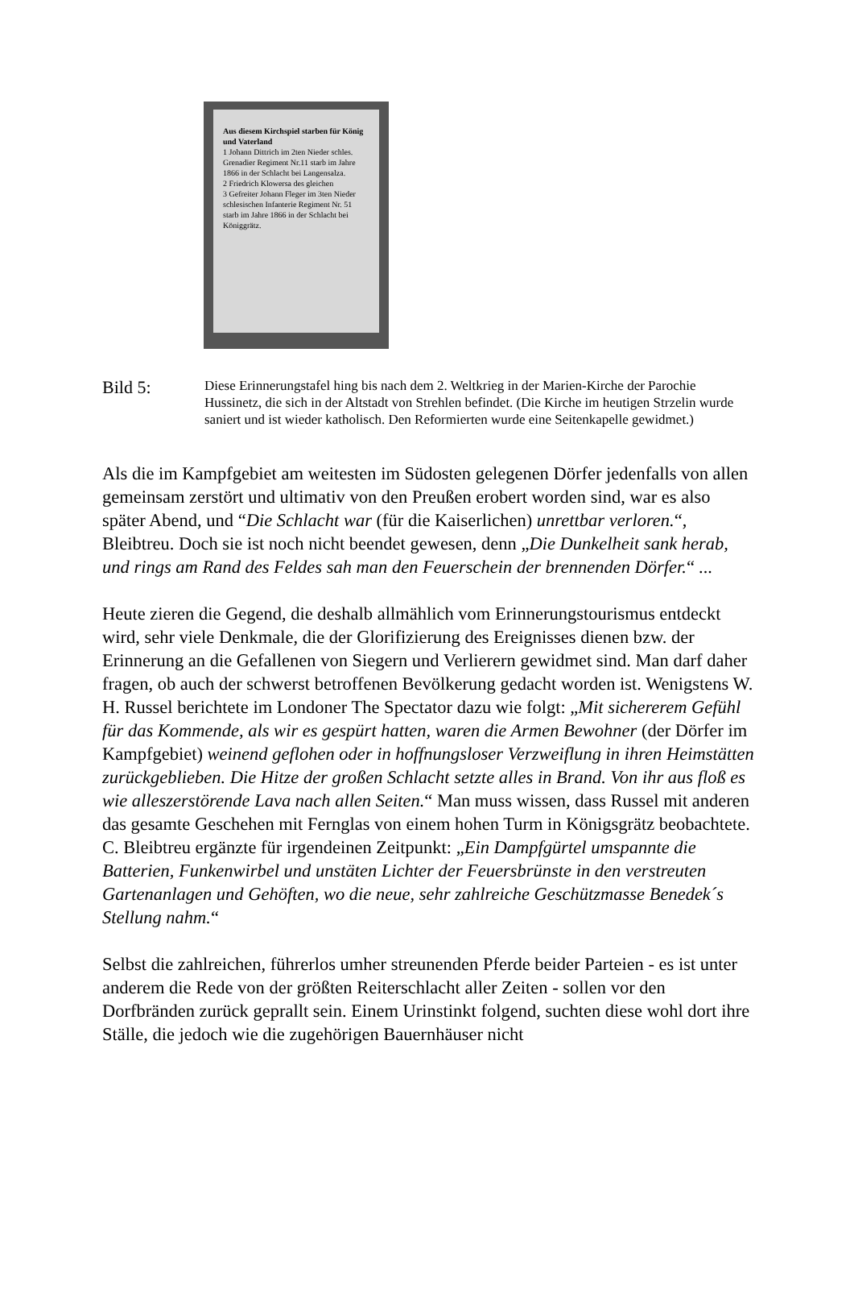Aus diesem Kirchspiel starben für König und Vaterland
1 Johann Dittrich im 2ten Nieder schles. Grenadier Regiment Nr.11 starb im Jahre 1866 in der Schlacht bei Langensalza.
2 Friedrich Klowersa des gleichen
3 Gefreiter Johann Fleger im 3ten Nieder schlesischen Infanterie Regiment Nr. 51 starb im Jahre 1866 in der Schlacht bei Königgrätz.
Bild 5:
Diese Erinnerungstafel hing bis nach dem 2. Weltkrieg in der Marien-Kirche der Parochie Hussinetz, die sich in der Altstadt von Strehlen befindet. (Die Kirche im heutigen Strzelin wurde saniert und ist wieder katholisch. Den Reformierten wurde eine Seitenkapelle gewidmet.)
Als die im Kampfgebiet am weitesten im Südosten gelegenen Dörfer jedenfalls von allen gemeinsam zerstört und ultimativ von den Preußen erobert worden sind, war es also später Abend, und “Die Schlacht war (für die Kaiserlichen) unrettbar verloren.“, Bleibtreu. Doch sie ist noch nicht beendet gewesen, denn „Die Dunkelheit sank herab, und rings am Rand des Feldes sah man den Feuerschein der brennenden Dörfer.“ ...
Heute zieren die Gegend, die deshalb allmählich vom Erinnerungstourismus entdeckt wird, sehr viele Denkmale, die der Glorifizierung des Ereignisses dienen bzw. der Erinnerung an die Gefallenen von Siegern und Verlierern gewidmet sind. Man darf daher fragen, ob auch der schwerst betroffenen Bevölkerung gedacht worden ist. Wenigstens W. H. Russel berichtete im Londoner The Spectator dazu wie folgt: „Mit sichererem Gefühl für das Kommende, als wir es gespürt hatten, waren die Armen Bewohner (der Dörfer im Kampfgebiet) weinend geflohen oder in hoffnungsloser Verzweiflung in ihren Heimstätten zurückgeblieben. Die Hitze der großen Schlacht setzte alles in Brand. Von ihr aus floß es wie alleszerstörende Lava nach allen Seiten.“ Man muss wissen, dass Russel mit anderen das gesamte Geschehen mit Fernglas von einem hohen Turm in Königsgrätz beobachtete. C. Bleibtreu ergänzte für irgendeinen Zeitpunkt: „Ein Dampfgürtel umspannte die Batterien, Funkenwirbel und unstäten Lichter der Feuersbrünste in den verstreuten Gartenanlagen und Gehöften, wo die neue, sehr zahlreiche Geschützmasse Benedek´s Stellung nahm.“
Selbst die zahlreichen, führerlos umher streunenden Pferde beider Parteien - es ist unter anderem die Rede von der größten Reiterschlacht aller Zeiten - sollen vor den Dorfbränden zurück geprallt sein. Einem Urinstinkt folgend, suchten diese wohl dort ihre Ställe, die jedoch wie die zugehörigen Bauernhäuser nicht